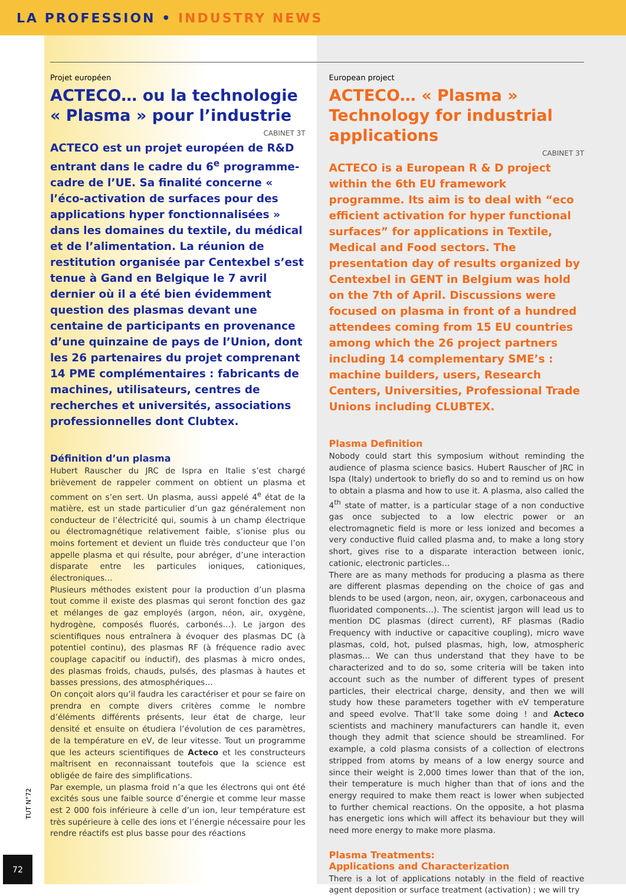LA PROFESSION • INDUSTRY NEWS
Projet européen
ACTECO… ou la technologie « Plasma » pour l’industrie
CABINET 3T
ACTECO est un projet européen de R&D entrant dans le cadre du 6<sup>e</sup> programme-cadre de l’UE. Sa finalité concerne « l’éco-activation de surfaces pour des applications hyper fonctionnalisées » dans les domaines du textile, du médical et de l’alimentation. La réunion de restitution organisée par Centexbel s’est tenue à Gand en Belgique le 7 avril dernier où il a été bien évidemment question des plasmas devant une centaine de participants en provenance d’une quinzaine de pays de l’Union, dont les 26 partenaires du projet comprenant 14 PME complémentaires : fabricants de machines, utilisateurs, centres de recherches et universités, associations professionnelles dont Clubtex.
Définition d’un plasma
Hubert Rauscher du JRC de Ispra en Italie s’est chargé brièvement de rappeler comment on obtient un plasma et comment on s’en sert. Un plasma, aussi appelé 4<sup>e</sup> état de la matière, est un stade particulier d’un gaz généralement non conducteur de l’électricité qui, soumis à un champ électrique ou électromagnétique relativement faible, s’ionise plus ou moins fortement et devient un fluide très conducteur que l’on appelle plasma et qui résulte, pour abréger, d’une interaction disparate entre les particules ioniques, cationiques, électroniques…
Plusieurs méthodes existent pour la production d’un plasma tout comme il existe des plasmas qui seront fonction des gaz et mélanges de gaz employés (argon, néon, air, oxygène, hydrogène, composés fluorés, carbonés…). Le jargon des scientifiques nous entraînera à évoquer des plasmas DC (à potentiel continu), des plasmas RF (à fréquence radio avec couplage capacitif ou inductif), des plasmas à micro ondes, des plasmas froids, chauds, pulsés, des plasmas à hautes et basses pressions, des atmosphériques…
On conçoit alors qu’il faudra les caractériser et pour se faire on prendra en compte divers critères comme le nombre d’éléments différents présents, leur état de charge, leur densité et ensuite on étudiera l’évolution de ces paramètres, de la température en eV, de leur vitesse. Tout un programme que les acteurs scientifiques de Acteco et les constructeurs maîtrisent en reconnaissant toutefois que la science est obligée de faire des simplifications.
Par exemple, un plasma froid n’a que les électrons qui ont été excités sous une faible source d’énergie et comme leur masse est 2 000 fois inférieure à celle d’un ion, leur température est très supérieure à celle des ions et l’énergie nécessaire pour les rendre réactifs est plus basse pour des réactions
European project
ACTECO… « Plasma » Technology for industrial applications
CABINET 3T
ACTECO is a European R & D project within the 6th EU framework programme. Its aim is to deal with “eco efficient activation for hyper functional surfaces” for applications in Textile, Medical and Food sectors. The presentation day of results organized by Centexbel in GENT in Belgium was hold on the 7th of April. Discussions were focused on plasma in front of a hundred attendees coming from 15 EU countries among which the 26 project partners including 14 complementary SME’s : machine builders, users, Research Centers, Universities, Professional Trade Unions including CLUBTEX.
Plasma Definition
Nobody could start this symposium without reminding the audience of plasma science basics. Hubert Rauscher of JRC in Ispa (Italy) undertook to briefly do so and to remind us on how to obtain a plasma and how to use it. A plasma, also called the 4<sup>th</sup> state of matter, is a particular stage of a non conductive gas once subjected to a low electric power or an electromagnetic field is more or less ionized and becomes a very conductive fluid called plasma and, to make a long story short, gives rise to a disparate interaction between ionic, cationic, electronic particles…
There are as many methods for producing a plasma as there are different plasmas depending on the choice of gas and blends to be used (argon, neon, air, oxygen, carbonaceous and fluoridated components…). The scientist jargon will lead us to mention DC plasmas (direct current), RF plasmas (Radio Frequency with inductive or capacitive coupling), micro wave plasmas, cold, hot, pulsed plasmas, high, low, atmospheric plasmas… We can thus understand that they have to be characterized and to do so, some criteria will be taken into account such as the number of different types of present particles, their electrical charge, density, and then we will study how these parameters together with eV temperature and speed evolve. That’ll take some doing ! and Acteco scientists and machinery manufacturers can handle it, even though they admit that science should be streamlined. For example, a cold plasma consists of a collection of electrons stripped from atoms by means of a low energy source and since their weight is 2,000 times lower than that of the ion, their temperature is much higher than that of ions and the energy required to make them react is lower when subjected to further chemical reactions. On the opposite, a hot plasma has energetic ions which will affect its behaviour but they will need more energy to make more plasma.
Plasma Treatments:
Applications and Characterization
There is a lot of applications notably in the field of reactive agent deposition or surface treatment (activation) ; we will try
TUT N°72
72